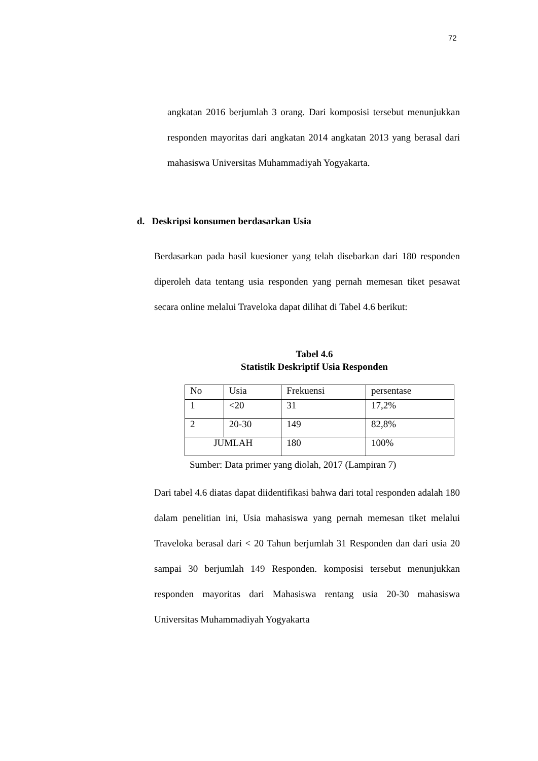72
angkatan 2016 berjumlah 3 orang. Dari komposisi tersebut menunjukkan responden mayoritas dari angkatan 2014 angkatan 2013 yang berasal dari mahasiswa Universitas Muhammadiyah Yogyakarta.
d. Deskripsi konsumen berdasarkan Usia
Berdasarkan pada hasil kuesioner yang telah disebarkan dari 180 responden diperoleh data tentang usia responden yang pernah memesan tiket pesawat secara online melalui Traveloka dapat dilihat di Tabel 4.6 berikut:
Tabel 4.6
Statistik Deskriptif Usia Responden
| No | Usia | Frekuensi | persentase |
| 1 | <20 | 31 | 17,2% |
| 2 | 20-30 | 149 | 82,8% |
| JUMLAH | | 180 | 100% |
Sumber: Data primer yang diolah, 2017 (Lampiran 7)
Dari tabel 4.6 diatas dapat diidentifikasi bahwa dari total responden adalah 180 dalam penelitian ini, Usia mahasiswa yang pernah memesan tiket melalui Traveloka berasal dari < 20 Tahun berjumlah 31 Responden dan dari usia 20 sampai 30 berjumlah 149 Responden. komposisi tersebut menunjukkan responden mayoritas dari Mahasiswa rentang usia 20-30 mahasiswa Universitas Muhammadiyah Yogyakarta